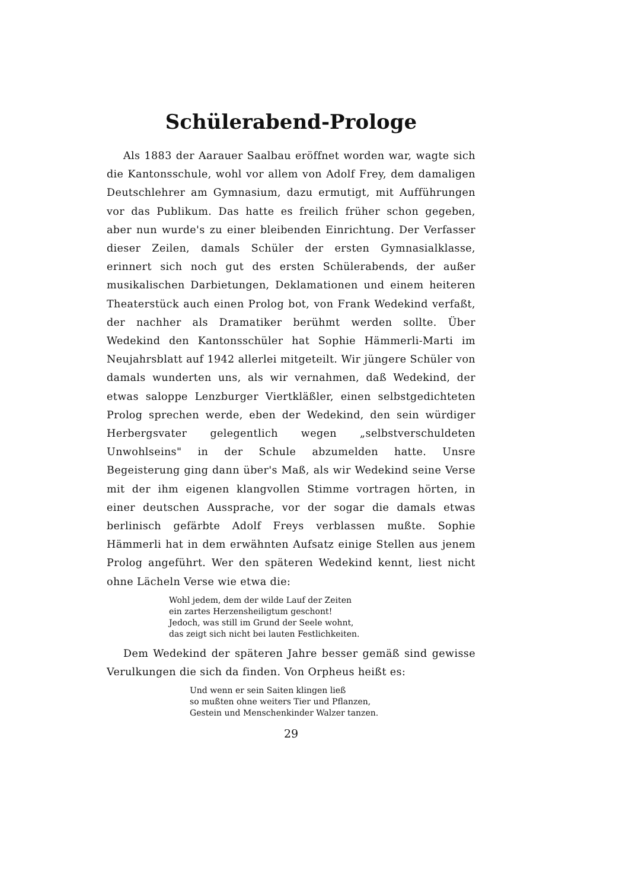Schülerabend-Prologe
Als 1883 der Aarauer Saalbau eröffnet worden war, wagte sich die Kantonsschule, wohl vor allem von Adolf Frey, dem damaligen Deutschlehrer am Gymnasium, dazu ermutigt, mit Aufführungen vor das Publikum. Das hatte es freilich früher schon gegeben, aber nun wurde's zu einer bleibenden Einrichtung. Der Verfasser dieser Zeilen, damals Schüler der ersten Gymnasialklasse, erinnert sich noch gut des ersten Schülerabends, der außer musikalischen Darbietungen, Deklamationen und einem heiteren Theaterstück auch einen Prolog bot, von Frank Wedekind verfaßt, der nachher als Dramatiker berühmt werden sollte. Über Wedekind den Kantonsschüler hat Sophie Hämmerli-Marti im Neujahrsblatt auf 1942 allerlei mitgeteilt. Wir jüngere Schüler von damals wunderten uns, als wir vernahmen, daß Wedekind, der etwas saloppe Lenzburger Viertkläßler, einen selbstgedichteten Prolog sprechen werde, eben der Wedekind, den sein würdiger Herbergsvater gelegentlich wegen „selbstverschuldeten Unwohlseins" in der Schule abzumelden hatte. Unsre Begeisterung ging dann über's Maß, als wir Wedekind seine Verse mit der ihm eigenen klangvollen Stimme vortragen hörten, in einer deutschen Aussprache, vor der sogar die damals etwas berlinisch gefärbte Adolf Freys verblassen mußte. Sophie Hämmerli hat in dem erwähnten Aufsatz einige Stellen aus jenem Prolog angeführt. Wer den späteren Wedekind kennt, liest nicht ohne Lächeln Verse wie etwa die:
Wohl jedem, dem der wilde Lauf der Zeiten
ein zartes Herzensheiligtum geschont!
Jedoch, was still im Grund der Seele wohnt,
das zeigt sich nicht bei lauten Festlichkeiten.
Dem Wedekind der späteren Jahre besser gemäß sind gewisse Verulkungen die sich da finden. Von Orpheus heißt es:
Und wenn er sein Saiten klingen ließ
so mußten ohne weiters Tier und Pflanzen,
Gestein und Menschenkinder Walzer tanzen.
29